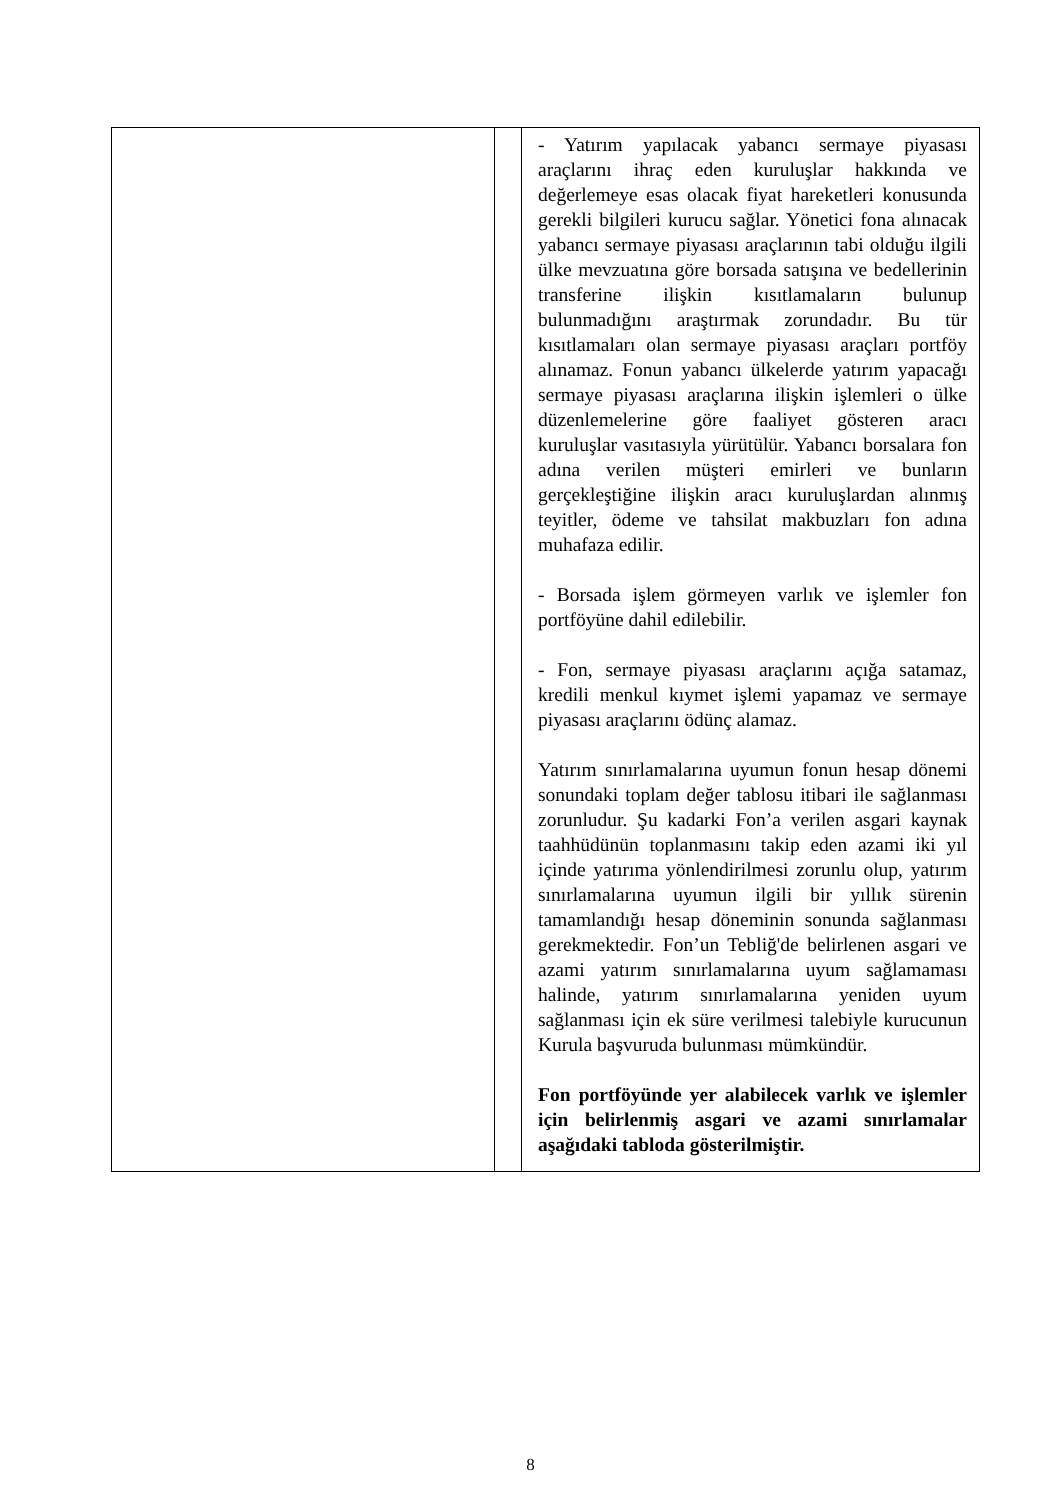| | | - Yatırım yapılacak yabancı sermaye piyasası araçlarını ihraç eden kuruluşlar hakkında ve değerlemeye esas olacak fiyat hareketleri konusunda gerekli bilgileri kurucu sağlar. Yönetici fona alınacak yabancı sermaye piyasası araçlarının tabi olduğu ilgili ülke mevzuatına göre borsada satışına ve bedellerinin transferine ilişkin kısıtlamaların bulunup bulunmadığını araştırmak zorundadır. Bu tür kısıtlamaları olan sermaye piyasası araçları portföy alınamaz. Fonun yabancı ülkelerde yatırım yapacağı sermaye piyasası araçlarına ilişkin işlemleri o ülke düzenlemelerine göre faaliyet gösteren aracı kuruluşlar vasıtasıyla yürütülür. Yabancı borsalara fon adına verilen müşteri emirleri ve bunların gerçekleştiğine ilişkin aracı kuruluşlardan alınmış teyitler, ödeme ve tahsilat makbuzları fon adına muhafaza edilir. - Borsada işlem görmeyen varlık ve işlemler fon portföyüne dahil edilebilir. - Fon, sermaye piyasası araçlarını açığa satamaz, kredili menkul kıymet işlemi yapamaz ve sermaye piyasası araçlarını ödünç alamaz. Yatırım sınırlamalarına uyumun fonun hesap dönemi sonundaki toplam değer tablosu itibari ile sağlanması zorunludur. Şu kadarki Fon’a verilen asgari kaynak taahhüdünün toplanmasını takip eden azami iki yıl içinde yatırıma yönlendirilmesi zorunlu olup, yatırım sınırlamalarına uyumun ilgili bir yıllık sürenin tamamlandığı hesap döneminin sonunda sağlanması gerekmektedir. Fon’un Tebliğ'de belirlenen asgari ve azami yatırım sınırlamalarına uyum sağlamaması halinde, yatırım sınırlamalarına yeniden uyum sağlanması için ek süre verilmesi talebiyle kurucunun Kurula başvuruda bulunması mümkündür. Fon portföyünde yer alabilecek varlık ve işlemler için belirlenmiş asgari ve azami sınırlamalar aşağıdaki tabloda gösterilmiştir. |
8